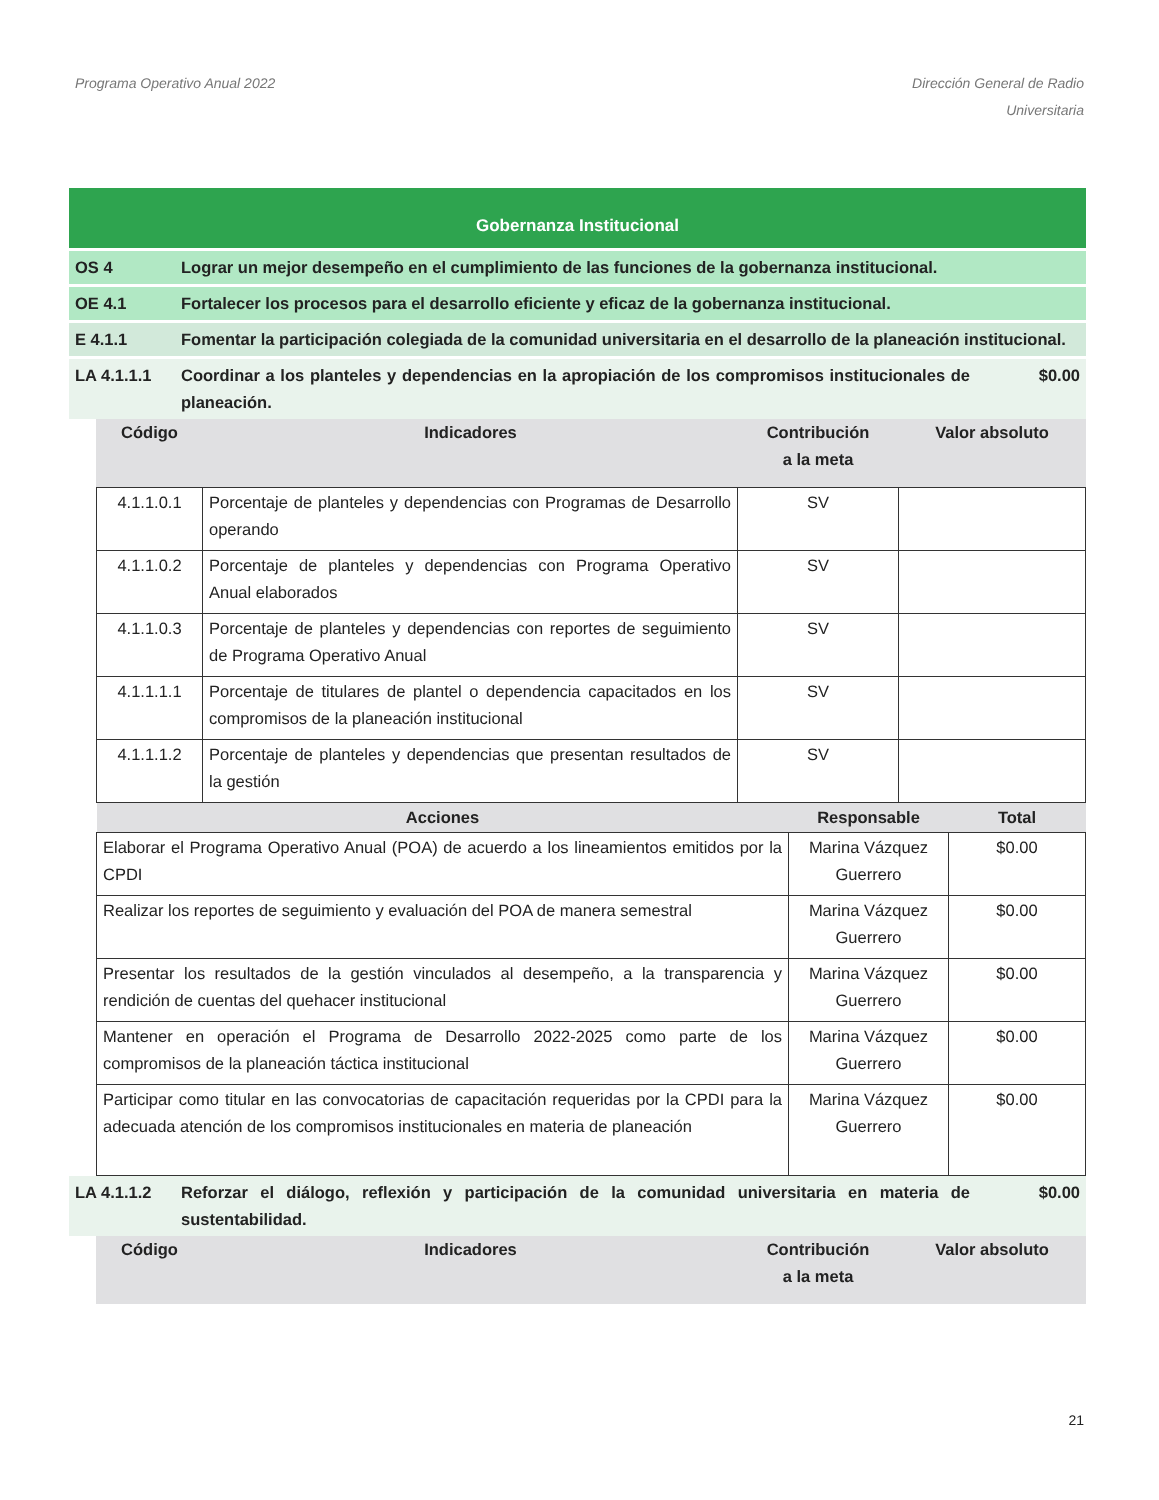Programa Operativo Anual 2022 Dirección General de Radio
Universitaria
Gobernanza Institucional
OS 4 Lograr un mejor desempeño en el cumplimiento de las funciones de la gobernanza institucional.
OE 4.1 Fortalecer los procesos para el desarrollo eficiente y eficaz de la gobernanza institucional.
E 4.1.1 Fomentar la participación colegiada de la comunidad universitaria en el desarrollo de la planeación institucional.
LA 4.1.1.1 Coordinar a los planteles y dependencias en la apropiación de los compromisos institucionales de planeación.
$0.00
Código Indicadores Contribución
a la meta
Valor absoluto
| 4.1.1.0.1 | Porcentaje de planteles y dependencias con Programas de Desarrollo operando | SV | |
| 4.1.1.0.2 | Porcentaje de planteles y dependencias con Programa Operativo Anual elaborados | SV | |
| 4.1.1.0.3 | Porcentaje de planteles y dependencias con reportes de seguimiento de Programa Operativo Anual | SV | |
| 4.1.1.1.1 | Porcentaje de titulares de plantel o dependencia capacitados en los compromisos de la planeación institucional | SV | |
| 4.1.1.1.2 | Porcentaje de planteles y dependencias que presentan resultados de la gestión | SV | |
| Acciones | Responsable | Total |
| --- | --- | --- |
| Elaborar el Programa Operativo Anual (POA) de acuerdo a los lineamientos emitidos por la CPDI | Marina Vázquez Guerrero | $0.00 |
| Realizar los reportes de seguimiento y evaluación del POA de manera semestral | Marina Vázquez Guerrero | $0.00 |
| Presentar los resultados de la gestión vinculados al desempeño, a la transparencia y rendición de cuentas del quehacer institucional | Marina Vázquez Guerrero | $0.00 |
| Mantener en operación el Programa de Desarrollo 2022-2025 como parte de los compromisos de la planeación táctica institucional | Marina Vázquez Guerrero | $0.00 |
| Participar como titular en las convocatorias de capacitación requeridas por la CPDI para la adecuada atención de los compromisos institucionales en materia de planeación | Marina Vázquez Guerrero | $0.00 |
LA 4.1.1.2 Reforzar el diálogo, reflexión y participación de la comunidad universitaria en materia de sustentabilidad.
$0.00
Código Indicadores Contribución
a la meta
Valor absoluto
21